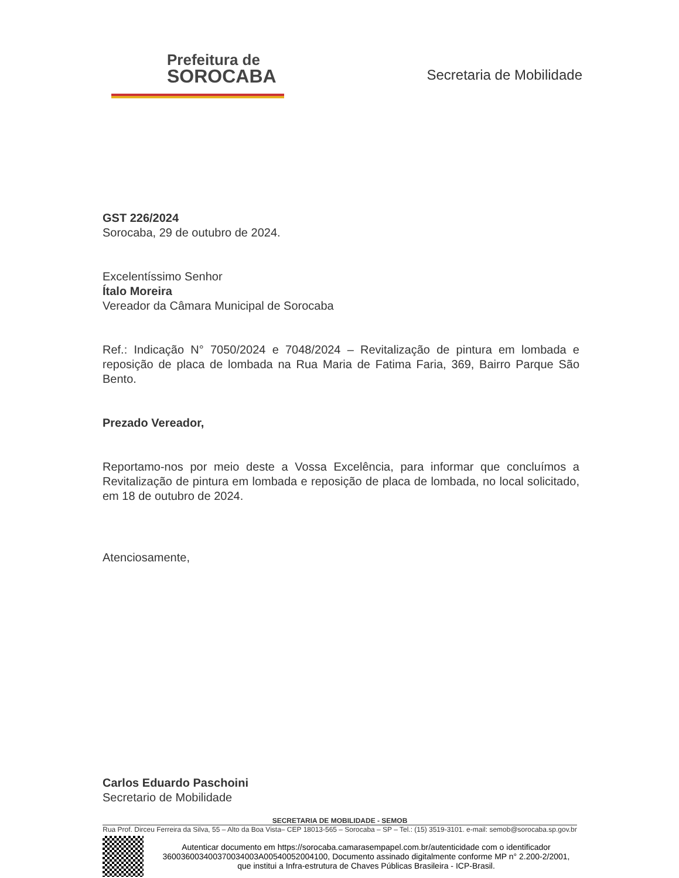Prefeitura de
SOROCABA
Secretaria de Mobilidade
GST 226/2024
Sorocaba, 29 de outubro de 2024.
Excelentíssimo Senhor
Ítalo Moreira
Vereador da Câmara Municipal de Sorocaba
Ref.: Indicação N° 7050/2024 e 7048/2024 – Revitalização de pintura em lombada e reposição de placa de lombada na Rua Maria de Fatima Faria, 369, Bairro Parque São Bento.
Prezado Vereador,
Reportamo-nos por meio deste a Vossa Excelência, para informar que concluímos a Revitalização de pintura em lombada e reposição de placa de lombada, no local solicitado, em 18 de outubro de 2024.
Atenciosamente,
Carlos Eduardo Paschoini
Secretario de Mobilidade
SECRETARIA DE MOBILIDADE - SEMOB
Rua Prof. Dirceu Ferreira da Silva, 55 – Alto da Boa Vista– CEP 18013-565 – Sorocaba – SP – Tel.: (15) 3519-3101. e-mail: semob@sorocaba.sp.gov.br
Autenticar documento em https://sorocaba.camarasempapel.com.br/autenticidade com o identificador 360036003400370034003A00540052004100, Documento assinado digitalmente conforme MP n° 2.200-2/2001, que institui a Infra-estrutura de Chaves Públicas Brasileira - ICP-Brasil.